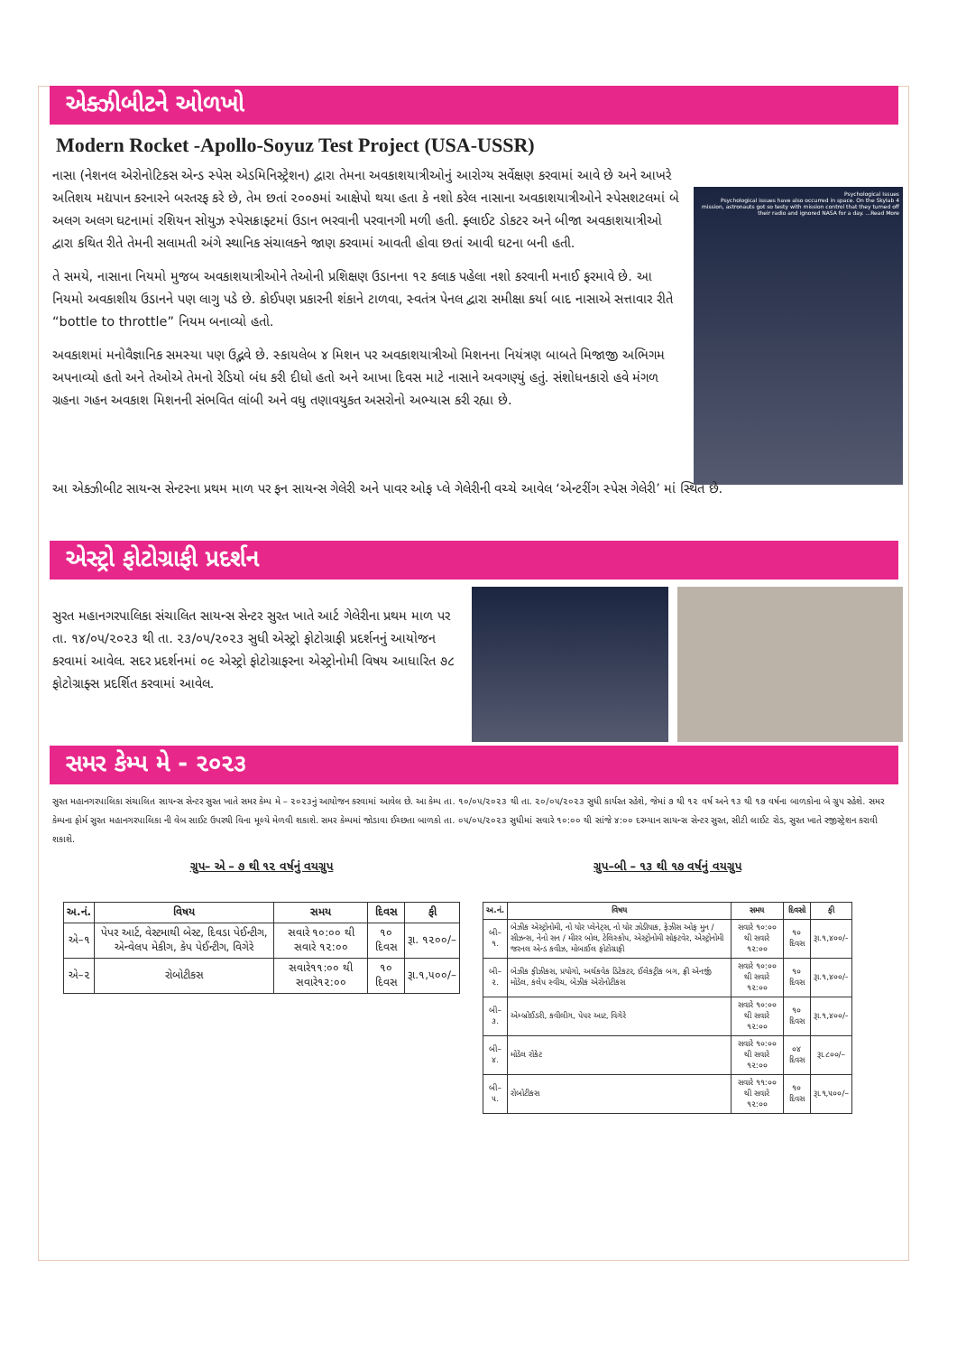એક્ઝીબીટને ઓળખો
Modern Rocket -Apollo-Soyuz Test Project (USA-USSR)
નાસા (નેશનલ એરોનોટિકસ એન્ડ સ્પેસ એડમિનિસ્ટ્રેશન) દ્વારા તેમના અવકાશયાત્રીઓનું આરોગ્ય સર્વેક્ષણ કરવામાં આવે છે અને આખરે અતિશય મદ્યપાન કરનારને બરતરફ કરે છે, તેમ છતાં ૨૦૦૭માં આક્ષેપો થયા હતા કે નશો કરેલ નાસાના અવકાશયાત્રીઓને સ્પેસશટલમાં બે અલગ અલગ ઘટનામાં રશિયન સોયુઝ સ્પેસક્રાફ્ટમાં ઉડાન ભરવાની પરવાનગી મળી હતી. ફ્લાઈટ ડોકટર અને બીજા અવકાશયાત્રીઓ દ્વારા કથિત રીતે તેમની સલામતી અંગે સ્થાનિક સંચાલકને જાણ કરવામાં આવતી હોવા છતાં આવી ઘટના બની હતી.
તે સમયે, નાસાના નિયમો મુજબ અવકાશયાત્રીઓને તેઓની પ્રશિક્ષણ ઉડાનના ૧૨ કલાક પહેલા નશો કરવાની મનાઈ ફરમાવે છે. આ નિયમો અવકાશીય ઉડાનને પણ લાગુ પડે છે. કોઈપણ પ્રકારની શંકાને ટાળવા, સ્વતંત્ર પેનલ દ્વારા સમીક્ષા કર્યા બાદ નાસાએ સત્તાવાર રીતે “bottle to throttle” નિયમ બનાવ્યો હતો.
અવકાશમાં મનોવૈજ્ઞાનિક સમસ્યા પણ ઉદ્ભવે છે. સ્કાયલેબ ૪ મિશન પર અવકાશયાત્રીઓ મિશનના નિયંત્રણ બાબતે મિજાજી અભિગમ અપનાવ્યો હતો અને તેઓએ તેમનો રેડિયો બંધ કરી દીધો હતો અને આખા દિવસ માટે નાસાને અવગણ્યું હતું. સંશોધનકારો હવે મંગળ ગ્રહના ગહન અવકાશ મિશનની સંભવિત લાંબી અને વધુ તણાવયુકત અસરોનો અભ્યાસ કરી રહ્યા છે.
Psychological Issues
Psychological issues have also occurred in space. On the Skylab 4 mission, astronauts got so testy with mission control that they turned off their radio and ignored NASA for a day. ...Read More
આ એક્ઝીબીટ સાયન્સ સેન્ટરના પ્રથમ માળ પર ફન સાયન્સ ગેલેરી અને પાવર ઓફ પ્લે ગેલેરીની વચ્ચે આવેલ ‘એન્ટરીંગ સ્પેસ ગેલેરી’ માં સ્થિત છે.
એસ્ટ્રો ફોટોગ્રાફી પ્રદર્શન
સુરત મહાનગરપાલિકા સંચાલિત સાયન્સ સેન્ટર સુરત ખાતે આર્ટ ગેલેરીના પ્રથમ માળ પર તા. ૧૪/૦૫/૨૦૨૩ થી તા. ૨૩/૦૫/૨૦૨૩ સુધી એસ્ટ્રો ફોટોગ્રાફી પ્રદર્શનનું આયોજન કરવામાં આવેલ. સદર પ્રદર્શનમાં ૦૯ એસ્ટ્રો ફોટોગ્રાફરના એસ્ટ્રોનોમી વિષય આધારિત ૭૮ ફોટોગ્રાફ્સ પ્રદર્શિત કરવામાં આવેલ.
સમર કેમ્પ મે - ૨૦૨૩
સુરત મહાનગરપાલિકા સંચાલિત સાયન્સ સેન્ટર સુરત ખાતે સમર કેમ્પ મે – ૨૦૨૩નું આયોજન કરવામાં આવેલ છે. આ કેમ્પ તા. ૧૦/૦૫/૨૦૨૩ થી તા. ૨૦/૦૫/૨૦૨૩ સુધી કાર્યરત રહેશે, જેમાં ૭ થી ૧૨ વર્ષ અને ૧૩ થી ૧૭ વર્ષના બાળકોના બે ગ્રુપ રહેશે. સમર કેમ્પના ફોર્મ સુરત મહાનગરપાલિકા ની વેબ સાઈટ ઉપરથી વિના મૂલ્યે મેળવી શકાશે. સમર કેમ્પમાં જોડાવા ઈચ્છતા બાળકો તા. ૦૫/૦૫/૨૦૨૩ સુધીમાં સવારે ૧૦:૦૦ થી સાંજે ૪:૦૦ દરમ્યાન સાયન્સ સેન્ટર સુરત, સીટી લાઈટ રોડ, સુરત ખાતે રજીસ્ટ્રેશન કરાવી શકાશે.
ગ્રુપ– એ – ૭ થી ૧૨ વર્ષનું વયગ્રુપ
| અ.નં. | વિષય | સમય | દિવસ | ફી |
| --- | --- | --- | --- | --- |
| એ–૧ | પેપર આર્ટ, વેસ્ટમાથી બેસ્ટ, દિવડા પેઈન્ટીગ, એન્વેલપ મેકીગ, કેપ પેઈન્ટીગ, વિગેરે | સવારે ૧૦:૦૦ થી સવારે ૧૨:૦૦ | ૧૦ દિવસ | રૂા. ૧૨૦૦/– |
| એ–૨ | રોબોટીકસ | સવારે૧૧:૦૦ થી સવારે૧૨:૦૦ | ૧૦ દિવસ | રૂા.૧,૫૦૦/– |
ગ્રુપ–બી – ૧૩ થી ૧૭ વર્ષનું વયગ્રુપ
| અ.નં. | વિષય | સમય | દિવસો | ફી |
| --- | --- | --- | --- | --- |
| બી–૧. | બેઝીક એસ્ટ્રોનોમી, નો યોર પ્લેનેટ્સ, નો યોર ઝોડીયાક, ફેઝીસ ઓફ મુન / સીઝન્સ, નેનો સન / મીરર બોલ, ટેલિસ્કોપ, એસ્ટ્રોનોમી સોફટવેર, એસ્ટ્રોનોમી જરનલ એન્ડ કવીઝ, મોબાઈલ ફોટોગ્રાફી | સવારે ૧૦:૦૦ થી સવારે ૧૨:૦૦ | ૧૦ દિવસ | રૂા.૧,૪૦૦/- |
| બી–૨. | બેઝીક ફીઝીકસ, પ્રયોગો, અર્થકવેક ડિટેકટર, ઈલેકટ્રીક બગ, ફ્રી એનર્જી મોડેલ, કલેપ સ્વીચ, બેઝીક એરોનોટીકસ | સવારે ૧૦:૦૦ થી સવારે ૧૨:૦૦ | ૧૦ દિવસ | રૂા.૧,૪૦૦/- |
| બી–૩. | એમ્બ્રોઈડરી, કવીલીગ, પેપર આટ, વિગેરે | સવારે ૧૦:૦૦ થી સવારે ૧૨:૦૦ | ૧૦ દિવસ | રૂા.૧,૪૦૦/- |
| બી–૪. | મોડેલ રોકેટ | સવારે ૧૦:૦૦ થી સવારે ૧૨:૦૦ | ૦૪ દિવસ | રૂા.૮૦૦/– |
| બી–૫. | રોબોટીકસ | સવારે ૧૧:૦૦ થી સવારે ૧૨:૦૦ | ૧૦ દિવસ | રૂા.૧,૫૦૦/– |